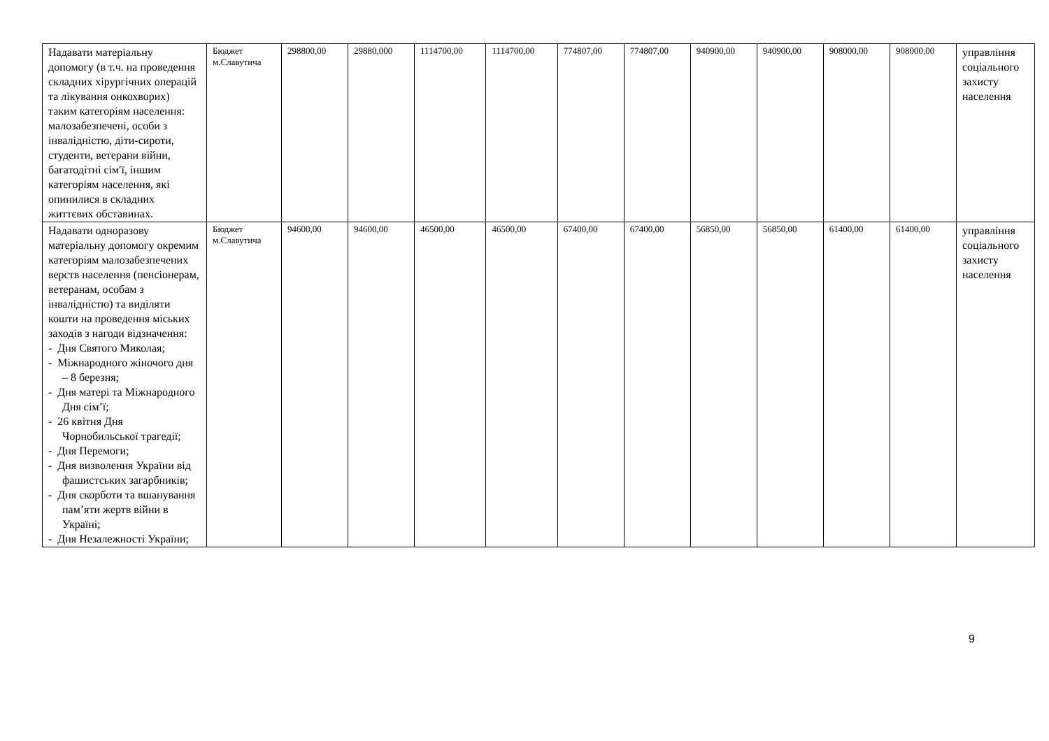| Надавати матеріальну допомогу (в т.ч. на проведення складних хірургічних операцій та лікування онкохворих) таким категоріям населення: малозабезпечені, особи з інвалідністю, діти-сироти, студенти, ветерани війни, багатодітні сім′ї, іншим категоріям населення, які опинилися в складних життєвих обставинах. | Бюджет м.Славутича | 298800,00 | 29880,000 | 1114700,00 | 1114700,00 | 774807,00 | 774807,00 | 940900,00 | 940900,00 | 908000,00 | 908000,00 | управління соціального захисту населення |
| Надавати одноразову матеріальну допомогу окремим категоріям малозабезпечених верств населення (пенсіонерам, ветеранам, особам з інвалідністю) та виділяти кошти на проведення міських заходів з нагоди відзначення: - Дня Святого Миколая; - Міжнародного жіночого дня – 8 березня; - Дня матері та Міжнародного Дня сім’ї; - 26 квітня Дня Чорнобильської трагедії; - Дня Перемоги; - Дня визволення України від фашистських загарбників; - Дня скорботи та вшанування пам’яти жертв війни в Україні; - Дня Незалежності України; | Бюджет м.Славутича | 94600,00 | 94600,00 | 46500,00 | 46500,00 | 67400,00 | 67400,00 | 56850,00 | 56850,00 | 61400,00 | 61400,00 | управління соціального захисту населення |
9